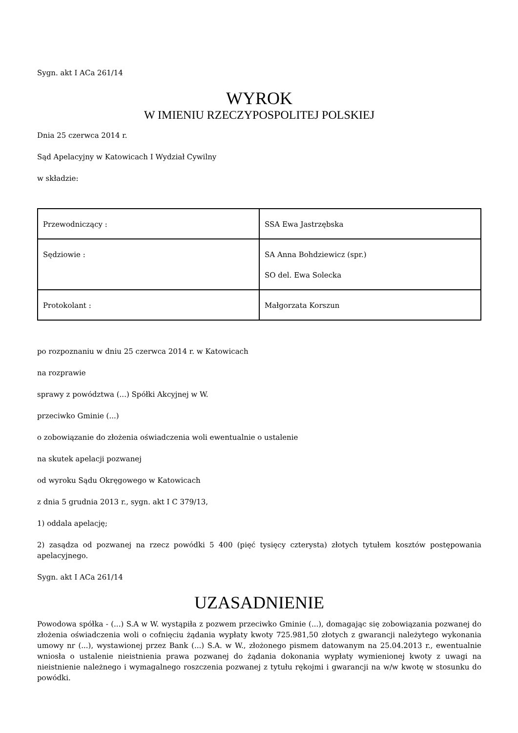Sygn. akt I ACa 261/14
WYROK
W IMIENIU RZECZYPOSPOLITEJ POLSKIEJ
Dnia 25 czerwca 2014 r.
Sąd Apelacyjny w Katowicach I Wydział Cywilny
w składzie:
| Przewodniczący : | SSA Ewa Jastrzębska |
| Sędziowie : | SA Anna Bohdziewicz (spr.) SO del. Ewa Solecka |
| Protokolant : | Małgorzata Korszun |
po rozpoznaniu w dniu 25 czerwca 2014 r. w Katowicach
na rozprawie
sprawy z powództwa (...) Spółki Akcyjnej w W.
przeciwko Gminie (...)
o zobowiązanie do złożenia oświadczenia woli ewentualnie o ustalenie
na skutek apelacji pozwanej
od wyroku Sądu Okręgowego w Katowicach
z dnia 5 grudnia 2013 r., sygn. akt I C 379/13,
1) oddala apelację;
2) zasądza od pozwanej na rzecz powódki 5 400 (pięć tysięcy czterysta) złotych tytułem kosztów postępowania apelacyjnego.
Sygn. akt I ACa 261/14
UZASADNIENIE
Powodowa spółka - (...) S.A w W. wystąpiła z pozwem przeciwko Gminie (...), domagając się zobowiązania pozwanej do złożenia oświadczenia woli o cofnięciu żądania wypłaty kwoty 725.981,50 złotych z gwarancji należytego wykonania umowy nr (...), wystawionej przez Bank (...) S.A. w W., złożonego pismem datowanym na 25.04.2013 r., ewentualnie wniosła o ustalenie nieistnienia prawa pozwanej do żądania dokonania wypłaty wymienionej kwoty z uwagi na nieistnienie należnego i wymagalnego roszczenia pozwanej z tytułu rękojmi i gwarancji na w/w kwotę w stosunku do powódki.